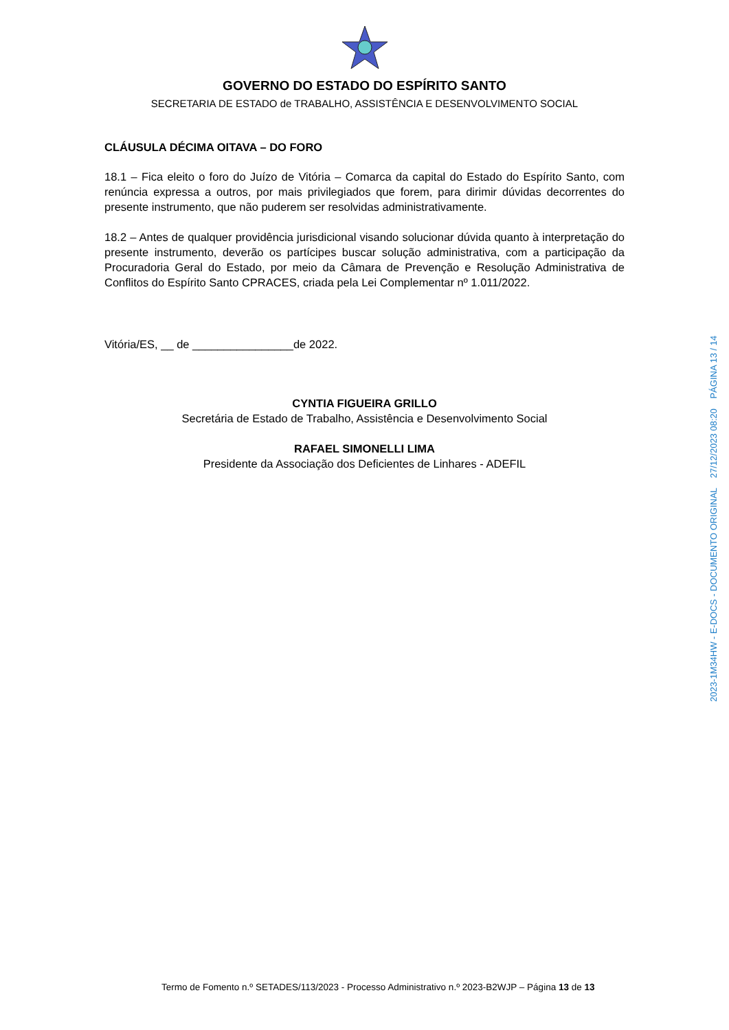GOVERNO DO ESTADO DO ESPÍRITO SANTO
SECRETARIA DE ESTADO de TRABALHO, ASSISTÊNCIA E DESENVOLVIMENTO SOCIAL
CLÁUSULA DÉCIMA OITAVA – DO FORO
18.1 – Fica eleito o foro do Juízo de Vitória – Comarca da capital do Estado do Espírito Santo, com renúncia expressa a outros, por mais privilegiados que forem, para dirimir dúvidas decorrentes do presente instrumento, que não puderem ser resolvidas administrativamente.
18.2 – Antes de qualquer providência jurisdicional visando solucionar dúvida quanto à interpretação do presente instrumento, deverão os partícipes buscar solução administrativa, com a participação da Procuradoria Geral do Estado, por meio da Câmara de Prevenção e Resolução Administrativa de Conflitos do Espírito Santo CPRACES, criada pela Lei Complementar nº 1.011/2022.
Vitória/ES, __ de ________________de 2022.
CYNTIA FIGUEIRA GRILLO
Secretária de Estado de Trabalho, Assistência e Desenvolvimento Social
RAFAEL SIMONELLI LIMA
Presidente da Associação dos Deficientes de Linhares - ADEFIL
2023-1M34HW - E-DOCS - DOCUMENTO ORIGINAL 27/12/2023 08:20 PÁGINA 13 / 14
Termo de Fomento n.º SETADES/113/2023 - Processo Administrativo n.º 2023-B2WJP – Página 13 de 13